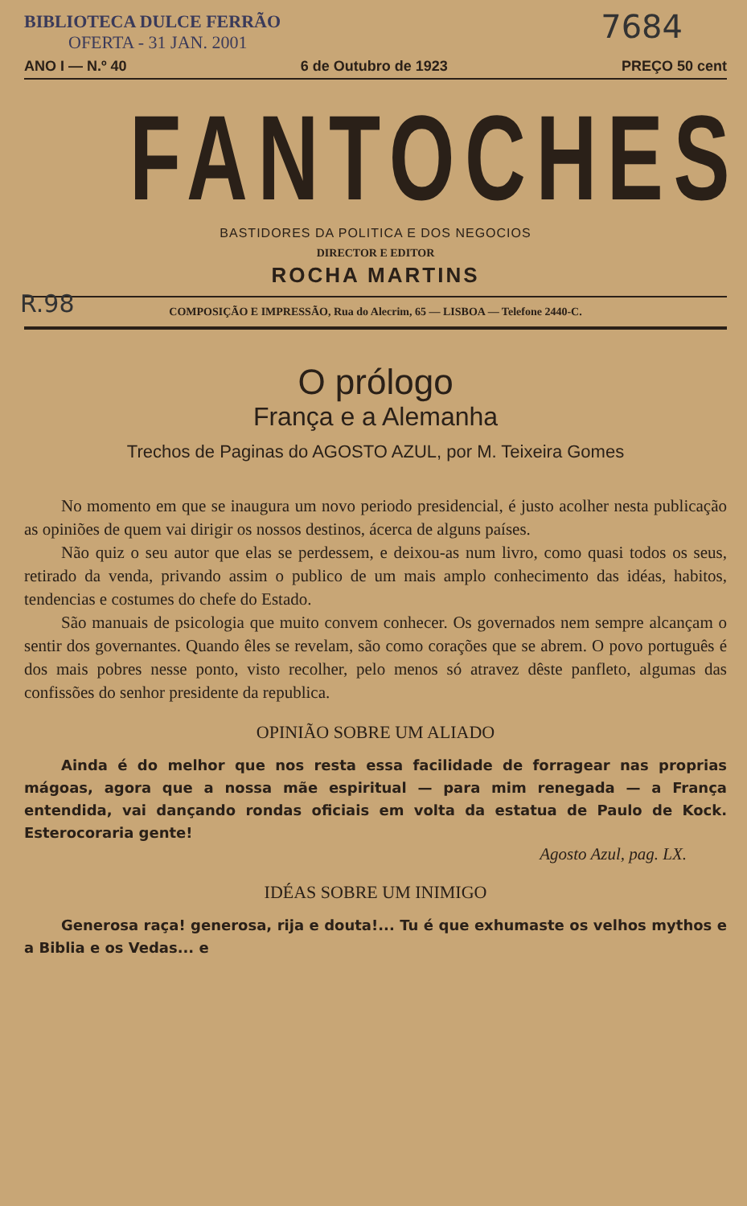BIBLIOTECA DULCE FERRÃO
OFERTA - 31 JAN. 2001
7684
ANO I — N.º 40 6 de Outubro de 1923 PREÇO 50 cent
FANTOCHES
BASTIDORES DA POLITICA E DOS NEGOCIOS
DIRECTOR E EDITOR
ROCHA MARTINS
R.98
COMPOSIÇÃO E IMPRESSÃO, Rua do Alecrim, 65 — LISBOA — Telefone 2440-C.
O prólogo
França e a Alemanha
Trechos de Paginas do AGOSTO AZUL, por M. Teixeira Gomes
No momento em que se inaugura um novo periodo presidencial, é justo acolher nesta publicação as opiniões de quem vai dirigir os nossos destinos, ácerca de alguns países.
Não quiz o seu autor que elas se perdessem, e deixou-as num livro, como quasi todos os seus, retirado da venda, privando assim o publico de um mais amplo conhecimento das idéas, habitos, tendencias e costumes do chefe do Estado.
São manuais de psicologia que muito convem conhecer. Os governados nem sempre alcançam o sentir dos governantes. Quando êles se revelam, são como corações que se abrem. O povo português é dos mais pobres nesse ponto, visto recolher, pelo menos só atravez dêste panfleto, algumas das confissões do senhor presidente da republica.
OPINIÃO SOBRE UM ALIADO
Ainda é do melhor que nos resta essa facilidade de forragear nas proprias mágoas, agora que a nossa mãe espiritual — para mim renegada — a França entendida, vai dançando rondas oficiais em volta da estatua de Paulo de Kock. Esterocoraria gente!
Agosto Azul, pag. LX.
IDÉAS SOBRE UM INIMIGO
Generosa raça! generosa, rija e douta!... Tu é que exhumaste os velhos mythos e a Biblia e os Vedas... e